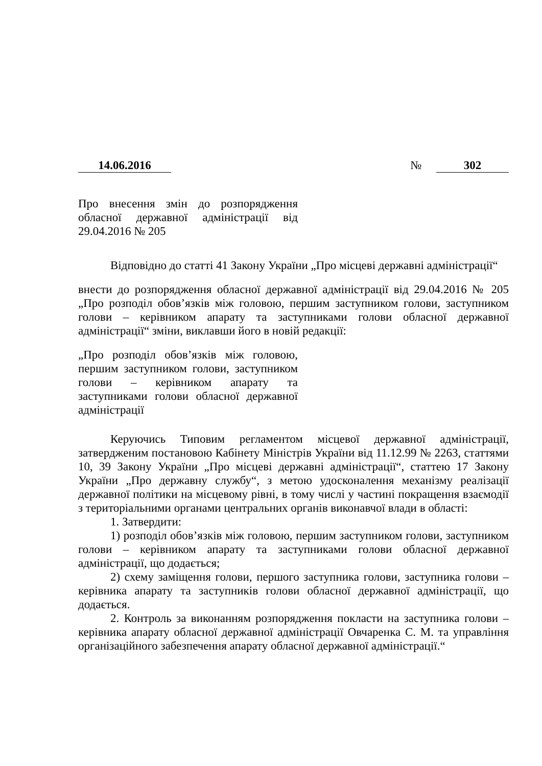14.06.2016 № 302
Про внесення змін до розпорядження обласної державної адміністрації від 29.04.2016 № 205
Відповідно до статті 41 Закону України „Про місцеві державні адміністрації“
внести до розпорядження обласної державної адміністрації від 29.04.2016 № 205 „Про розподіл обов’язків між головою, першим заступником голови, заступником голови – керівником апарату та заступниками голови обласної державної адміністрації“ зміни, виклавши його в новій редакції:
„Про розподіл обов’язків між головою, першим заступником голови, заступником голови – керівником апарату та заступниками голови обласної державної адміністрації
Керуючись Типовим регламентом місцевої державної адміністрації, затвердженим постановою Кабінету Міністрів України від 11.12.99 № 2263, статтями 10, 39 Закону України „Про місцеві державні адміністрації“, статтею 17 Закону України „Про державну службу“, з метою удосконалення механізму реалізації державної політики на місцевому рівні, в тому числі у частині покращення взаємодії з територіальними органами центральних органів виконавчої влади в області:
1. Затвердити:
1) розподіл обов’язків між головою, першим заступником голови, заступником голови – керівником апарату та заступниками голови обласної державної адміністрації, що додається;
2) схему заміщення голови, першого заступника голови, заступника голови – керівника апарату та заступників голови обласної державної адміністрації, що додається.
2. Контроль за виконанням розпорядження покласти на заступника голови – керівника апарату обласної державної адміністрації Овчаренка С. М. та управління організаційного забезпечення апарату обласної державної адміністрації.“